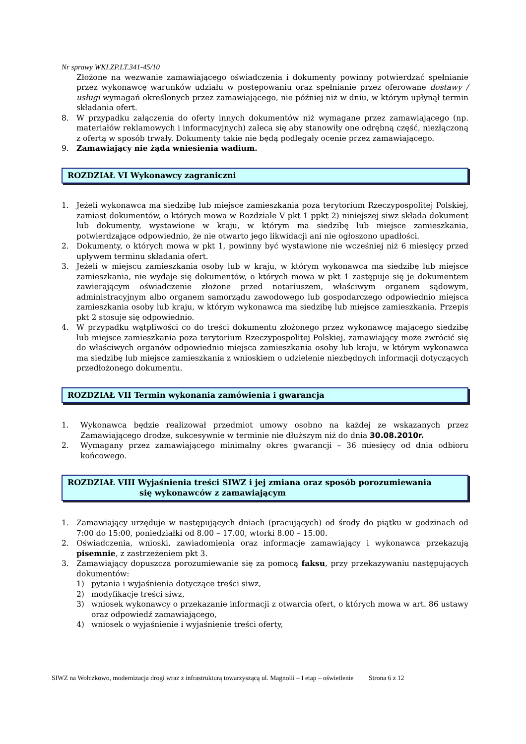Nr sprawy WKI.ZP.LT.341-45/10
Złożone na wezwanie zamawiającego oświadczenia i dokumenty powinny potwierdzać spełnianie przez wykonawcę warunków udziału w postępowaniu oraz spełnianie przez oferowane dostawy / usługi wymagań określonych przez zamawiającego, nie później niż w dniu, w którym upłynął termin składania ofert.
8. W przypadku załączenia do oferty innych dokumentów niż wymagane przez zamawiającego (np. materiałów reklamowych i informacyjnych) zaleca się aby stanowiły one odrębną część, niezłączoną z ofertą w sposób trwały. Dokumenty takie nie będą podlegały ocenie przez zamawiającego.
9. Zamawiający nie żąda wniesienia wadium.
ROZDZIAŁ VI Wykonawcy zagraniczni
1. Jeżeli wykonawca ma siedzibę lub miejsce zamieszkania poza terytorium Rzeczypospolitej Polskiej, zamiast dokumentów, o których mowa w Rozdziale V pkt 1 ppkt 2) niniejszej siwz składa dokument lub dokumenty, wystawione w kraju, w którym ma siedzibę lub miejsce zamieszkania, potwierdzające odpowiednio, że nie otwarto jego likwidacji ani nie ogłoszono upadłości.
2. Dokumenty, o których mowa w pkt 1, powinny być wystawione nie wcześniej niż 6 miesięcy przed upływem terminu składania ofert.
3. Jeżeli w miejscu zamieszkania osoby lub w kraju, w którym wykonawca ma siedzibę lub miejsce zamieszkania, nie wydaje się dokumentów, o których mowa w pkt 1 zastępuje się je dokumentem zawierającym oświadczenie złożone przed notariuszem, właściwym organem sądowym, administracyjnym albo organem samorządu zawodowego lub gospodarczego odpowiednio miejsca zamieszkania osoby lub kraju, w którym wykonawca ma siedzibę lub miejsce zamieszkania. Przepis pkt 2 stosuje się odpowiednio.
4. W przypadku wątpliwości co do treści dokumentu złożonego przez wykonawcę mającego siedzibę lub miejsce zamieszkania poza terytorium Rzeczypospolitej Polskiej, zamawiający może zwrócić się do właściwych organów odpowiednio miejsca zamieszkania osoby lub kraju, w którym wykonawca ma siedzibę lub miejsce zamieszkania z wnioskiem o udzielenie niezbędnych informacji dotyczących przedłożonego dokumentu.
ROZDZIAŁ VII Termin wykonania zamówienia i gwarancja
1. Wykonawca będzie realizował przedmiot umowy osobno na każdej ze wskazanych przez Zamawiającego drodze, sukcesywnie w terminie nie dłuższym niż do dnia 30.08.2010r.
2. Wymagany przez zamawiającego minimalny okres gwarancji – 36 miesięcy od dnia odbioru końcowego.
ROZDZIAŁ VIII Wyjaśnienia treści SIWZ i jej zmiana oraz sposób porozumiewania
się wykonawców z zamawiającym
1. Zamawiający urzęduje w następujących dniach (pracujących) od środy do piątku w godzinach od 7:00 do 15:00, poniedziałki od 8.00 – 17.00, wtorki 8.00 – 15.00.
2. Oświadczenia, wnioski, zawiadomienia oraz informacje zamawiający i wykonawca przekazują pisemnie, z zastrzeżeniem pkt 3.
3. Zamawiający dopuszcza porozumiewanie się za pomocą faksu, przy przekazywaniu następujących dokumentów:
1) pytania i wyjaśnienia dotyczące treści siwz,
2) modyfikacje treści siwz,
3) wniosek wykonawcy o przekazanie informacji z otwarcia ofert, o których mowa w art. 86 ustawy oraz odpowiedź zamawiającego,
4) wniosek o wyjaśnienie i wyjaśnienie treści oferty,
SIWZ na Wołczkowo, modernizacja drogi wraz z infrastrukturą towarzyszącą ul. Magnolii – I etap – oświetlenie Strona 6 z 12